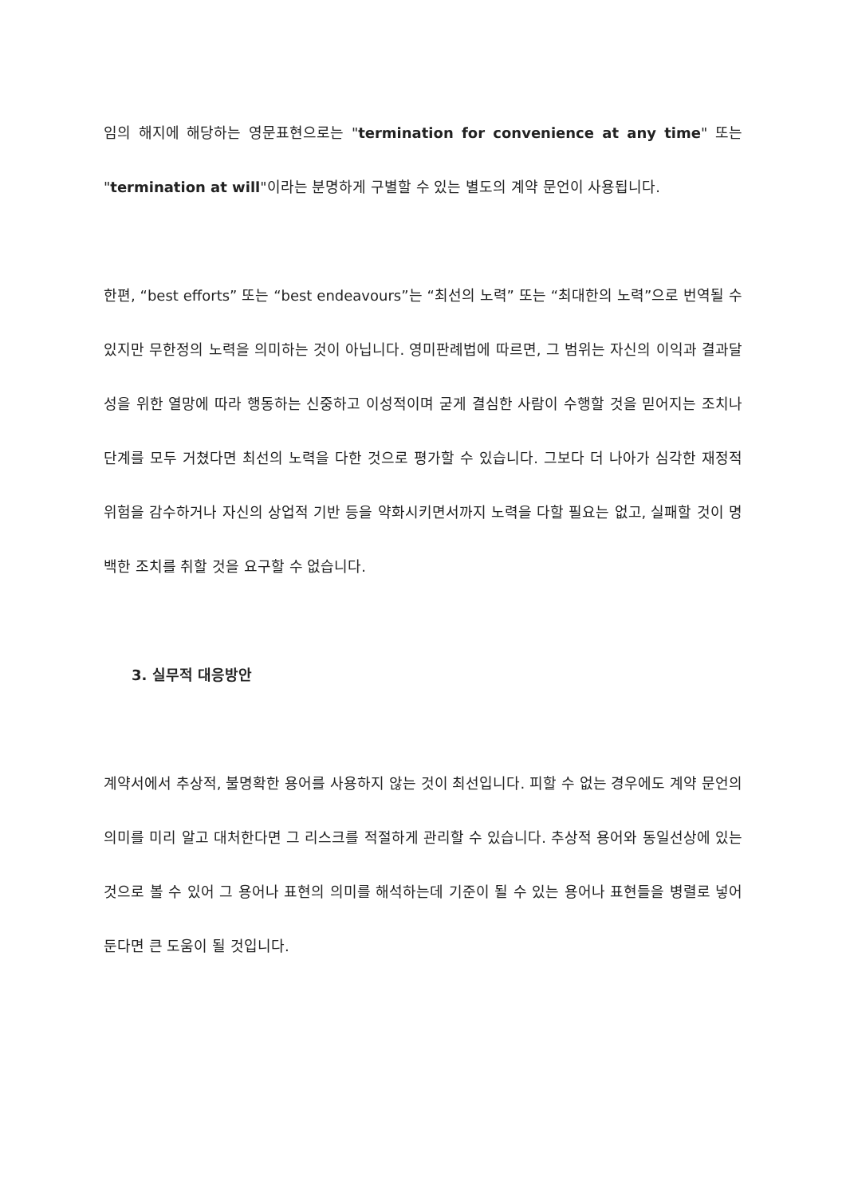임의 해지에 해당하는 영문표현으로는 "termination for convenience at any time" 또는 "termination at will"이라는 분명하게 구별할 수 있는 별도의 계약 문언이 사용됩니다.
한편, “best efforts” 또는 “best endeavours”는 “최선의 노력” 또는 “최대한의 노력”으로 번역될 수 있지만 무한정의 노력을 의미하는 것이 아닙니다. 영미판례법에 따르면, 그 범위는 자신의 이익과 결과달성을 위한 열망에 따라 행동하는 신중하고 이성적이며 굳게 결심한 사람이 수행할 것을 믿어지는 조치나 단계를 모두 거쳤다면 최선의 노력을 다한 것으로 평가할 수 있습니다. 그보다 더 나아가 심각한 재정적 위험을 감수하거나 자신의 상업적 기반 등을 약화시키면서까지 노력을 다할 필요는 없고, 실패할 것이 명백한 조치를 취할 것을 요구할 수 없습니다.
3. 실무적 대응방안
계약서에서 추상적, 불명확한 용어를 사용하지 않는 것이 최선입니다. 피할 수 없는 경우에도 계약 문언의 의미를 미리 알고 대처한다면 그 리스크를 적절하게 관리할 수 있습니다. 추상적 용어와 동일선상에 있는 것으로 볼 수 있어 그 용어나 표현의 의미를 해석하는데 기준이 될 수 있는 용어나 표현들을 병렬로 넣어둔다면 큰 도움이 될 것입니다.